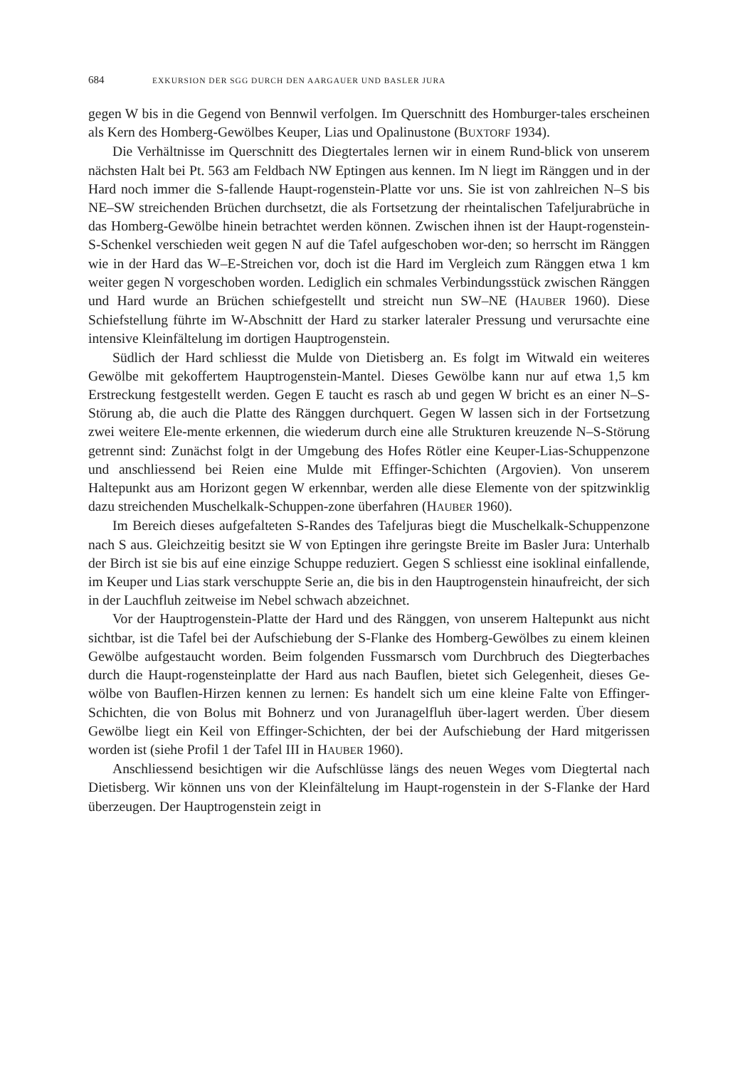684 EXKURSION DER SGG DURCH DEN AARGAUER UND BASLER JURA
gegen W bis in die Gegend von Bennwil verfolgen. Im Querschnitt des Homburger-tales erscheinen als Kern des Homberg-Gewölbes Keuper, Lias und Opalinustone (BUXTORF 1934).
Die Verhältnisse im Querschnitt des Diegtertales lernen wir in einem Rund-blick von unserem nächsten Halt bei Pt. 563 am Feldbach NW Eptingen aus kennen. Im N liegt im Ränggen und in der Hard noch immer die S-fallende Haupt-rogenstein-Platte vor uns. Sie ist von zahlreichen N–S bis NE–SW streichenden Brüchen durchsetzt, die als Fortsetzung der rheintalischen Tafeljurabrüche in das Homberg-Gewölbe hinein betrachtet werden können. Zwischen ihnen ist der Haupt-rogenstein-S-Schenkel verschieden weit gegen N auf die Tafel aufgeschoben wor-den; so herrscht im Ränggen wie in der Hard das W–E-Streichen vor, doch ist die Hard im Vergleich zum Ränggen etwa 1 km weiter gegen N vorgeschoben worden. Lediglich ein schmales Verbindungsstück zwischen Ränggen und Hard wurde an Brüchen schiefgestellt und streicht nun SW–NE (HAUBER 1960). Diese Schiefstellung führte im W-Abschnitt der Hard zu starker lateraler Pressung und verursachte eine intensive Kleinfältelung im dortigen Hauptrogenstein.
Südlich der Hard schliesst die Mulde von Dietisberg an. Es folgt im Witwald ein weiteres Gewölbe mit gekoffertem Hauptrogenstein-Mantel. Dieses Gewölbe kann nur auf etwa 1,5 km Erstreckung festgestellt werden. Gegen E taucht es rasch ab und gegen W bricht es an einer N–S-Störung ab, die auch die Platte des Ränggen durchquert. Gegen W lassen sich in der Fortsetzung zwei weitere Ele-mente erkennen, die wiederum durch eine alle Strukturen kreuzende N–S-Störung getrennt sind: Zunächst folgt in der Umgebung des Hofes Rötler eine Keuper-Lias-Schuppenzone und anschliessend bei Reien eine Mulde mit Effinger-Schichten (Argovien). Von unserem Haltepunkt aus am Horizont gegen W erkennbar, werden alle diese Elemente von der spitzwinklig dazu streichenden Muschelkalk-Schuppen-zone überfahren (HAUBER 1960).
Im Bereich dieses aufgefalteten S-Randes des Tafeljuras biegt die Muschelkalk-Schuppenzone nach S aus. Gleichzeitig besitzt sie W von Eptingen ihre geringste Breite im Basler Jura: Unterhalb der Birch ist sie bis auf eine einzige Schuppe reduziert. Gegen S schliesst eine isoklinal einfallende, im Keuper und Lias stark verschuppte Serie an, die bis in den Hauptrogenstein hinaufreicht, der sich in der Lauchfluh zeitweise im Nebel schwach abzeichnet.
Vor der Hauptrogenstein-Platte der Hard und des Ränggen, von unserem Haltepunkt aus nicht sichtbar, ist die Tafel bei der Aufschiebung der S-Flanke des Homberg-Gewölbes zu einem kleinen Gewölbe aufgestaucht worden. Beim folgenden Fussmarsch vom Durchbruch des Diegterbaches durch die Haupt-rogensteinplatte der Hard aus nach Bauflen, bietet sich Gelegenheit, dieses Ge-wölbe von Bauflen-Hirzen kennen zu lernen: Es handelt sich um eine kleine Falte von Effinger-Schichten, die von Bolus mit Bohnerz und von Juranagelfluh über-lagert werden. Über diesem Gewölbe liegt ein Keil von Effinger-Schichten, der bei der Aufschiebung der Hard mitgerissen worden ist (siehe Profil 1 der Tafel III in HAUBER 1960).
Anschliessend besichtigen wir die Aufschlüsse längs des neuen Weges vom Diegtertal nach Dietisberg. Wir können uns von der Kleinfältelung im Haupt-rogenstein in der S-Flanke der Hard überzeugen. Der Hauptrogenstein zeigt in